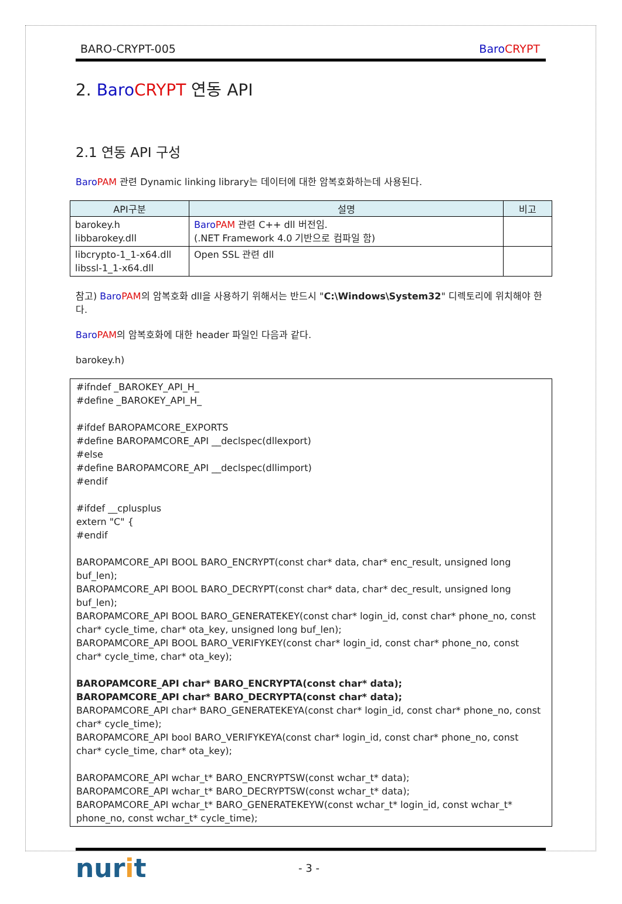BARO-CRYPT-005 Baro CRYPT
2. Baro CRYPT 연동 API
2.1 연동 API 구성
Baro PAM 관련 Dynamic linking library는 데이터에 대한 암복호화하는데 사용된다.
| API구분 | 설명 | 비고 |
| --- | --- | --- |
| barokey.h libbarokey.dll | Baro PAM 관련 C++ dll 버전임. (.NET Framework 4.0 기반으로 컴파일 함) | |
| libcrypto-1_1-x64.dll libssl-1_1-x64.dll | Open SSL 관련 dll | |
참고) Baro PAM의 암복호화 dll을 사용하기 위해서는 반드시 "C:\Windows\System32" 디렉토리에 위치해야 한다.
Baro PAM의 암복호화에 대한 header 파일인 다음과 같다.
barokey.h)
#ifndef _BAROKEY_API_H_
#define _BAROKEY_API_H_
#ifdef BAROPAMCORE_EXPORTS
#define BAROPAMCORE_API __declspec(dllexport)
#else
#define BAROPAMCORE_API __declspec(dllimport)
#endif
#ifdef __cplusplus
extern "C" {
#endif
BAROPAMCORE_API BOOL BARO_ENCRYPT(const char* data, char* enc_result, unsigned long buf_len);
BAROPAMCORE_API BOOL BARO_DECRYPT(const char* data, char* dec_result, unsigned long buf_len);
BAROPAMCORE_API BOOL BARO_GENERATEKEY(const char* login_id, const char* phone_no, const char* cycle_time, char* ota_key, unsigned long buf_len);
BAROPAMCORE_API BOOL BARO_VERIFYKEY(const char* login_id, const char* phone_no, const char* cycle_time, char* ota_key);
BAROPAMCORE_API char* BARO_ENCRYPTA(const char* data);
BAROPAMCORE_API char* BARO_DECRYPTA(const char* data);
BAROPAMCORE_API char* BARO_GENERATEKEYA(const char* login_id, const char* phone_no, const char* cycle_time);
BAROPAMCORE_API bool BARO_VERIFYKEYA(const char* login_id, const char* phone_no, const char* cycle_time, char* ota_key);
BAROPAMCORE_API wchar_t* BARO_ENCRYPTSW(const wchar_t* data);
BAROPAMCORE_API wchar_t* BARO_DECRYPTSW(const wchar_t* data);
BAROPAMCORE_API wchar_t* BARO_GENERATEKEYW(const wchar_t* login_id, const wchar_t* phone_no, const wchar_t* cycle_time);
nurit
- 3 -